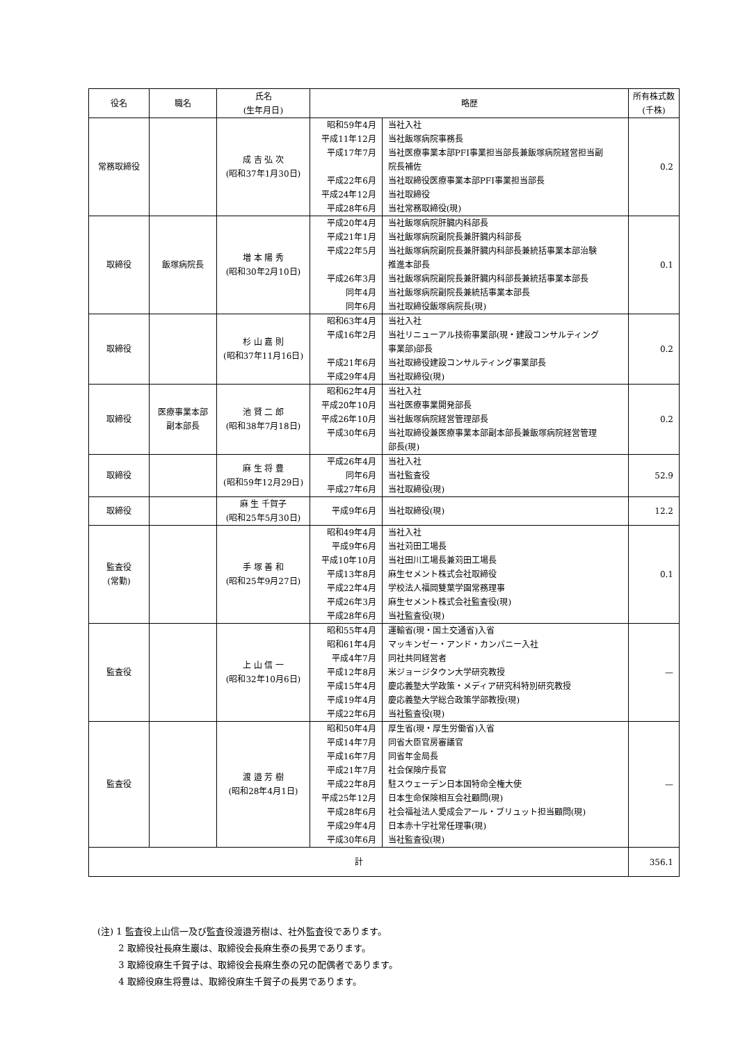| 役名 | 職名 | 氏名 (生年月日) | 略歴 | | 所有株式数 (千株) |
| --- | --- | --- | --- | --- | --- |
| 常務取締役 | | 成 吉 弘 次 (昭和37年1月30日) | 昭和59年4月 平成11年12月 平成17年7月 平成22年6月 平成24年12月 平成28年6月 | 当社入社 当社飯塚病院事務長 当社医療事業本部PFI事業担当部長兼飯塚病院経営担当副 院長補佐 当社取締役医療事業本部PFI事業担当部長 当社取締役 当社常務取締役(現) | 0.2 |
| 取締役 | 飯塚病院長 | 増 本 陽 秀 (昭和30年2月10日) | 平成20年4月 平成21年1月 平成22年5月 平成26年3月 同年4月 同年6月 | 当社飯塚病院肝臓内科部長 当社飯塚病院副院長兼肝臓内科部長 当社飯塚病院副院長兼肝臓内科部長兼統括事業本部治験 推進本部長 当社飯塚病院副院長兼肝臓内科部長兼統括事業本部長 当社飯塚病院副院長兼統括事業本部長 当社取締役飯塚病院長(現) | 0.1 |
| 取締役 | | 杉 山 嘉 則 (昭和37年11月16日) | 昭和63年4月 平成16年2月 平成21年6月 平成29年4月 | 当社入社 当社リニューアル技術事業部(現・建設コンサルティング 事業部)部長 当社取締役建設コンサルティング事業部長 当社取締役(現) | 0.2 |
| 取締役 | 医療事業本部 副本部長 | 池 賢 二 郎 (昭和38年7月18日) | 昭和62年4月 平成20年10月 平成26年10月 平成30年6月 | 当社入社 当社医療事業開発部長 当社飯塚病院経営管理部長 当社取締役兼医療事業本部副本部長兼飯塚病院経営管理 部長(現) | 0.2 |
| 取締役 | | 麻 生 将 豊 (昭和59年12月29日) | 平成26年4月 同年6月 平成27年6月 | 当社入社 当社監査役 当社取締役(現) | 52.9 |
| 取締役 | | 麻 生 千賀子 (昭和25年5月30日) | 平成9年6月 | 当社取締役(現) | 12.2 |
| 監査役 (常勤) | | 手 塚 善 和 (昭和25年9月27日) | 昭和49年4月 平成9年6月 平成10年10月 平成13年8月 平成22年4月 平成26年3月 平成28年6月 | 当社入社 当社苅田工場長 当社田川工場長兼苅田工場長 麻生セメント株式会社取締役 学校法人福岡雙葉学園常務理事 麻生セメント株式会社監査役(現) 当社監査役(現) | 0.1 |
| 監査役 | | 上 山 信 一 (昭和32年10月6日) | 昭和55年4月 昭和61年4月 平成4年7月 平成12年8月 平成15年4月 平成19年4月 平成22年6月 | 運輸省(現・国土交通省)入省 マッキンゼー・アンド・カンパニー入社 同社共同経営者 米ジョージタウン大学研究教授 慶応義塾大学政策・メディア研究科特別研究教授 慶応義塾大学総合政策学部教授(現) 当社監査役(現) | — |
| 監査役 | | 渡 邉 芳 樹 (昭和28年4月1日) | 昭和50年4月 平成14年7月 平成16年7月 平成21年7月 平成22年8月 平成25年12月 平成28年6月 平成29年4月 平成30年6月 | 厚生省(現・厚生労働省)入省 同省大臣官房審議官 同省年金局長 社会保険庁長官 駐スウェーデン日本国特命全権大使 日本生命保険相互会社顧問(現) 社会福祉法人愛成会アール・ブリュット担当顧問(現) 日本赤十字社常任理事(現) 当社監査役(現) | — |
| 計 | | | | | 356.1 |
(注) 1 監査役上山信一及び監査役渡邉芳樹は、社外監査役であります。
   2 取締役社長麻生巖は、取締役会長麻生泰の長男であります。
   3 取締役麻生千賀子は、取締役会長麻生泰の兄の配偶者であります。
   4 取締役麻生将豊は、取締役麻生千賀子の長男であります。